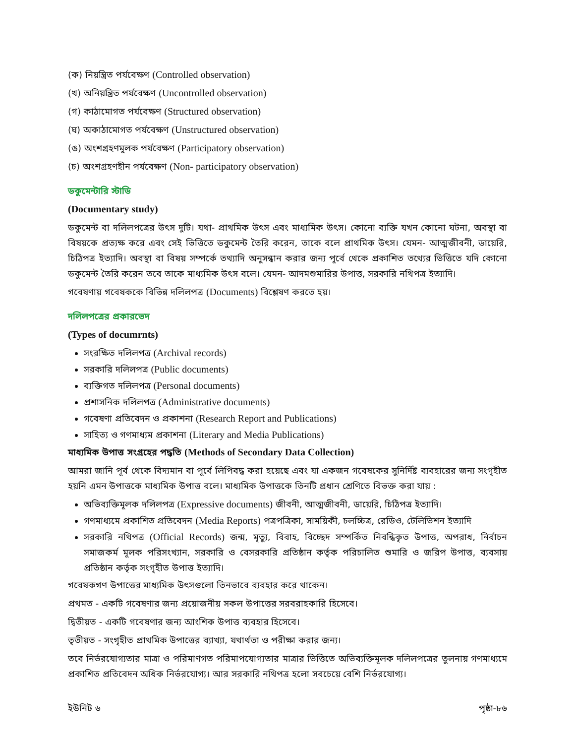(ক) নিয়ন্ত্রিত পর্যবেক্ষণ (Controlled observation)
(খ) অনিয়ন্ত্রিত পর্যবেক্ষণ (Uncontrolled observation)
(গ) কাঠামোগত পর্যবেক্ষণ (Structured observation)
(ঘ) অকাঠামোগত পর্যবেক্ষণ (Unstructured observation)
(ঙ) অংশগ্রহণমূলক পর্যবেক্ষণ (Participatory observation)
(চ) অংশগ্রহণহীন পর্যবেক্ষণ (Non- participatory observation)
ডকুমেন্টারি স্টাডি
(Documentary study)
ডকুমেন্ট বা দলিলপত্রের উৎস দুটি। যথা- প্রাথমিক উৎস এবং মাধ্যমিক উৎস। কোনো ব্যক্তি যখন কোনো ঘটনা, অবস্থা বা বিষয়কে প্রত্যক্ষ করে এবং সেই ভিত্তিতে ডকুমেন্ট তৈরি করেন, তাকে বলে প্রাথমিক উৎস। যেমন- আত্মজীবনী, ডায়েরি, চিঠিপত্র ইত্যাদি। অবস্থা বা বিষয় সম্পর্কে তথ্যাদি অনুসন্ধান করার জন্য পূর্বে থেকে প্রকাশিত তথ্যের ভিত্তিতে যদি কোনো ডকুমেন্ট তৈরি করেন তবে তাকে মাধ্যমিক উৎস বলে। যেমন- আদমশুমারির উপাত্ত, সরকারি নথিপত্র ইত্যাদি।
গবেষণায় গবেষককে বিভিন্ন দলিলপত্র (Documents) বিশ্লেষণ করতে হয়।
দলিলপত্রের প্রকারভেদ
(Types of documrnts)
সংরক্ষিত দলিলপত্র (Archival records)
সরকারি দলিলপত্র (Public documents)
ব্যক্তিগত দলিলপত্র (Personal documents)
প্রশাসনিক দলিলপত্র (Administrative documents)
গবেষণা প্রতিবেদন ও প্রকাশনা (Research Report and Publications)
সাহিত্য ও গণমাধ্যম প্রকাশনা (Literary and Media Publications)
মাধ্যমিক উপাত্ত সংগ্রহের পদ্ধতি (Methods of Secondary Data Collection)
আমরা জানি পূর্ব থেকে বিদ্যমান বা পূর্বে লিপিবদ্ধ করা হয়েছে এবং যা একজন গবেষকের সুনির্দিষ্ট ব্যবহারের জন্য সংগৃহীত হয়নি এমন উপাত্তকে মাধ্যমিক উপাত্ত বলে। মাধ্যমিক উপাত্তকে তিনটি প্রধান শ্রেণিতে বিভক্ত করা যায় :
অভিব্যক্তিমূলক দলিলপত্র (Expressive documents) জীবনী, আত্মজীবনী, ডায়েরি, চিঠিপত্র ইত্যাদি।
গণমাধ্যমে প্রকাশিত প্রতিবেদন (Media Reports) পত্রপত্রিকা, সাময়িকী, চলচ্চিত্র, রেডিও, টেলিভিশন ইত্যাদি
সরকারি নথিপত্র (Official Records) জন্ম, মৃত্যু, বিবাহ, বিচ্ছেদ সম্পর্কিত নিবন্ধিকৃত উপাত্ত, অপরাধ, নির্বাচন সমাজকর্ম মূলক পরিসংখ্যান, সরকারি ও বেসরকারি প্রতিষ্ঠান কর্তৃক পরিচালিত শুমারি ও জরিপ উপাত্ত, ব্যবসায় প্রতিষ্ঠান কর্তৃক সংগৃহীত উপাত্ত ইত্যাদি।
গবেষকগণ উপাত্তের মাধ্যমিক উৎসগুলো তিনভাবে ব্যবহার করে থাকেন।
প্রথমত - একটি গবেষণার জন্য প্রয়োজনীয় সকল উপাত্তের সরবরাহকারি হিসেবে।
দ্বিতীয়ত - একটি গবেষণার জন্য আংশিক উপাত্ত ব্যবহার হিসেবে।
তৃতীয়ত - সংগৃহীত প্রাথমিক উপাত্তের ব্যাখ্যা, যথার্থতা ও পরীক্ষা করার জন্য।
তবে নির্ভরযোগ্যতার মাত্রা ও পরিমাণগত পরিমাপযোগ্যতার মাত্রার ভিত্তিতে অভিব্যক্তিমূলক দলিলপত্রের তুলনায় গণমাধ্যমে প্রকাশিত প্রতিবেদন অধিক নির্ভরযোগ্য। আর সরকারি নথিপত্র হলো সবচেয়ে বেশি নির্ভরযোগ্য।
ইউনিট ৬ পৃষ্ঠা-৮৬